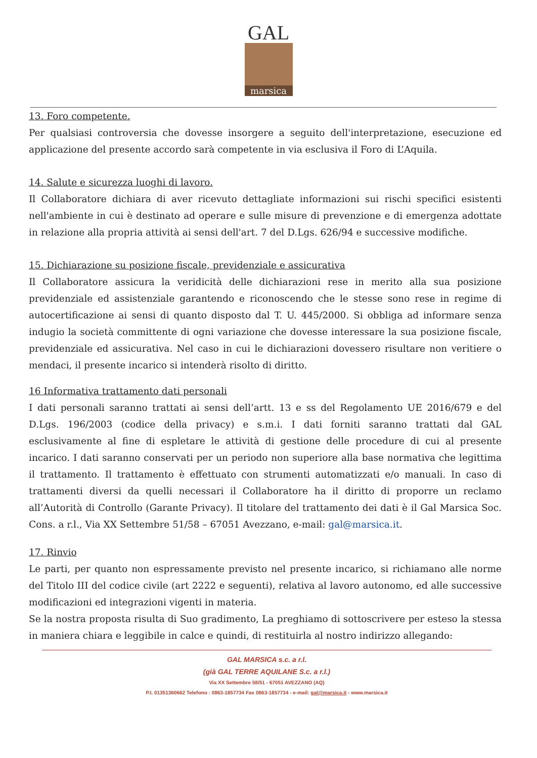GAL
marsica
13. Foro competente.
Per qualsiasi controversia che dovesse insorgere a seguito dell'interpretazione, esecuzione ed applicazione del presente accordo sarà competente in via esclusiva il Foro di L’Aquila.
14. Salute e sicurezza luoghi di lavoro.
Il Collaboratore dichiara di aver ricevuto dettagliate informazioni sui rischi specifici esistenti nell'ambiente in cui è destinato ad operare e sulle misure di prevenzione e di emergenza adottate in relazione alla propria attività ai sensi dell'art. 7 del D.Lgs. 626/94 e successive modifiche.
15. Dichiarazione su posizione fiscale, previdenziale e assicurativa
Il Collaboratore assicura la veridicità delle dichiarazioni rese in merito alla sua posizione previdenziale ed assistenziale garantendo e riconoscendo che le stesse sono rese in regime di autocertificazione ai sensi di quanto disposto dal T. U. 445/2000. Si obbliga ad informare senza indugio la società committente di ogni variazione che dovesse interessare la sua posizione fiscale, previdenziale ed assicurativa. Nel caso in cui le dichiarazioni dovessero risultare non veritiere o mendaci, il presente incarico si intenderà risolto di diritto.
16 Informativa trattamento dati personali
I dati personali saranno trattati ai sensi dell’artt. 13 e ss del Regolamento UE 2016/679 e del D.Lgs. 196/2003 (codice della privacy) e s.m.i. I dati forniti saranno trattati dal GAL esclusivamente al fine di espletare le attività di gestione delle procedure di cui al presente incarico. I dati saranno conservati per un periodo non superiore alla base normativa che legittima il trattamento. Il trattamento è effettuato con strumenti automatizzati e/o manuali. In caso di trattamenti diversi da quelli necessari il Collaboratore ha il diritto di proporre un reclamo all’Autorità di Controllo (Garante Privacy). Il titolare del trattamento dei dati è il Gal Marsica Soc. Cons. a r.l., Via XX Settembre 51/58 – 67051 Avezzano, e-mail: gal@marsica.it.
17. Rinvio
Le parti, per quanto non espressamente previsto nel presente incarico, si richiamano alle norme del Titolo III del codice civile (art 2222 e seguenti), relativa al lavoro autonomo, ed alle successive modificazioni ed integrazioni vigenti in materia.
Se la nostra proposta risulta di Suo gradimento, La preghiamo di sottoscrivere per esteso la stessa in maniera chiara e leggibile in calce e quindi, di restituirla al nostro indirizzo allegando:
GAL MARSICA s.c. a r.l.
(già GAL TERRE AQUILANE S.c. a r.l.)
Via XX Settembre 58/51 - 67051 AVEZZANO (AQ)
P.I. 01351360662 Telefono : 0863-1857734 Fax 0863-1857734 - e-mail: gal@marsica.it - www.marsica.it